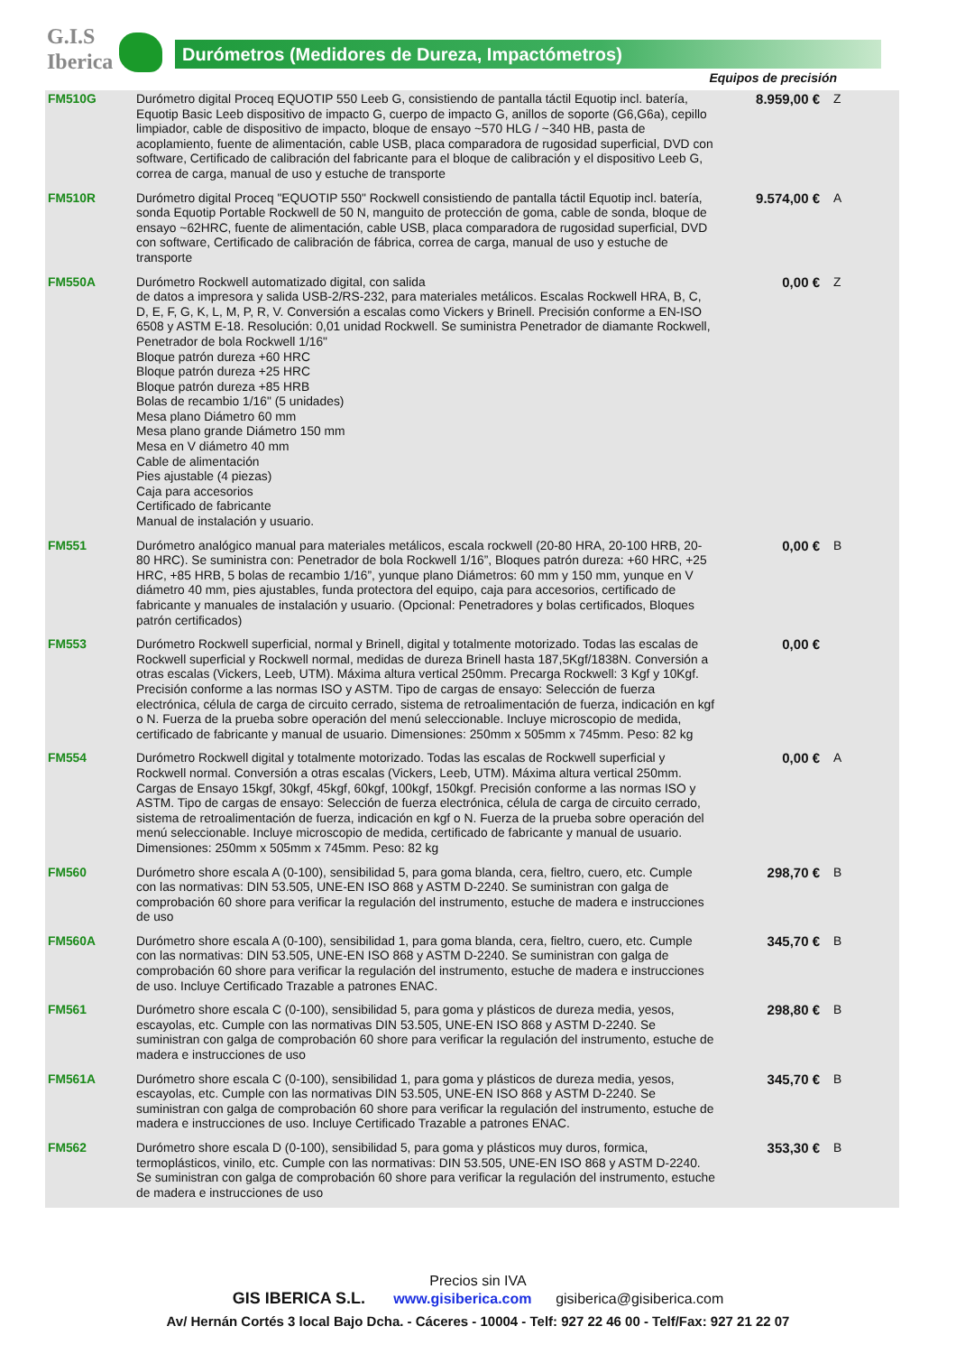G.I.S
Iberica
Durómetros (Medidores de Dureza, Impactómetros)
Equipos de precisión
| FM510G | Durómetro digital Proceq EQUOTIP 550 Leeb G, consistiendo de pantalla táctil Equotip incl. batería, Equotip Basic Leeb dispositivo de impacto G, cuerpo de impacto G, anillos de soporte (G6,G6a), cepillo limpiador, cable de dispositivo de impacto, bloque de ensayo ~570 HLG / ~340 HB, pasta de acoplamiento, fuente de alimentación, cable USB, placa comparadora de rugosidad superficial, DVD con software, Certificado de calibración del fabricante para el bloque de calibración y el dispositivo Leeb G, correa de carga, manual de uso y estuche de transporte | 8.959,00 € | Z |
| FM510R | Durómetro digital Proceq "EQUOTIP 550" Rockwell consistiendo de pantalla táctil Equotip incl. batería, sonda Equotip Portable Rockwell de 50 N, manguito de protección de goma, cable de sonda, bloque de ensayo ~62HRC, fuente de alimentación, cable USB, placa comparadora de rugosidad superficial, DVD con software, Certificado de calibración de fábrica, correa de carga, manual de uso y estuche de transporte | 9.574,00 € | A |
| FM550A | Durómetro Rockwell automatizado digital, con salida de datos a impresora y salida USB-2/RS-232, para materiales metálicos. Escalas Rockwell HRA, B, C, D, E, F, G, K, L, M, P, R, V. Conversión a escalas como Vickers y Brinell. Precisión conforme a EN-ISO 6508 y ASTM E-18. Resolución: 0,01 unidad Rockwell. Se suministra Penetrador de diamante Rockwell, Penetrador de bola Rockwell 1/16" Bloque patrón dureza +60 HRC Bloque patrón dureza +25 HRC Bloque patrón dureza +85 HRB Bolas de recambio 1/16" (5 unidades) Mesa plano Diámetro 60 mm Mesa plano grande Diámetro 150 mm Mesa en V diámetro 40 mm Cable de alimentación Pies ajustable (4 piezas) Caja para accesorios Certificado de fabricante Manual de instalación y usuario. | 0,00 € | Z |
| FM551 | Durómetro analógico manual para materiales metálicos, escala rockwell (20-80 HRA, 20-100 HRB, 20-80 HRC). Se suministra con: Penetrador de bola Rockwell 1/16”, Bloques patrón dureza: +60 HRC, +25 HRC, +85 HRB, 5 bolas de recambio 1/16”, yunque plano Diámetros: 60 mm y 150 mm, yunque en V diámetro 40 mm, pies ajustables, funda protectora del equipo, caja para accesorios, certificado de fabricante y manuales de instalación y usuario. (Opcional: Penetradores y bolas certificados, Bloques patrón certificados) | 0,00 € | B |
| FM553 | Durómetro Rockwell superficial, normal y Brinell, digital y totalmente motorizado. Todas las escalas de Rockwell superficial y Rockwell normal, medidas de dureza Brinell hasta 187,5Kgf/1838N. Conversión a otras escalas (Vickers, Leeb, UTM). Máxima altura vertical 250mm. Precarga Rockwell: 3 Kgf y 10Kgf. Precisión conforme a las normas ISO y ASTM. Tipo de cargas de ensayo: Selección de fuerza electrónica, célula de carga de circuito cerrado, sistema de retroalimentación de fuerza, indicación en kgf o N. Fuerza de la prueba sobre operación del menú seleccionable. Incluye microscopio de medida, certificado de fabricante y manual de usuario. Dimensiones: 250mm x 505mm x 745mm. Peso: 82 kg | 0,00 € | |
| FM554 | Durómetro Rockwell digital y totalmente motorizado. Todas las escalas de Rockwell superficial y Rockwell normal. Conversión a otras escalas (Vickers, Leeb, UTM). Máxima altura vertical 250mm. Cargas de Ensayo 15kgf, 30kgf, 45kgf, 60kgf, 100kgf, 150kgf. Precisión conforme a las normas ISO y ASTM. Tipo de cargas de ensayo: Selección de fuerza electrónica, célula de carga de circuito cerrado, sistema de retroalimentación de fuerza, indicación en kgf o N. Fuerza de la prueba sobre operación del menú seleccionable. Incluye microscopio de medida, certificado de fabricante y manual de usuario. Dimensiones: 250mm x 505mm x 745mm. Peso: 82 kg | 0,00 € | A |
| FM560 | Durómetro shore escala A (0-100), sensibilidad 5, para goma blanda, cera, fieltro, cuero, etc. Cumple con las normativas: DIN 53.505, UNE-EN ISO 868 y ASTM D-2240. Se suministran con galga de comprobación 60 shore para verificar la regulación del instrumento, estuche de madera e instrucciones de uso | 298,70 € | B |
| FM560A | Durómetro shore escala A (0-100), sensibilidad 1, para goma blanda, cera, fieltro, cuero, etc. Cumple con las normativas: DIN 53.505, UNE-EN ISO 868 y ASTM D-2240. Se suministran con galga de comprobación 60 shore para verificar la regulación del instrumento, estuche de madera e instrucciones de uso. Incluye Certificado Trazable a patrones ENAC. | 345,70 € | B |
| FM561 | Durómetro shore escala C (0-100), sensibilidad 5, para goma y plásticos de dureza media, yesos, escayolas, etc. Cumple con las normativas DIN 53.505, UNE-EN ISO 868 y ASTM D-2240. Se suministran con galga de comprobación 60 shore para verificar la regulación del instrumento, estuche de madera e instrucciones de uso | 298,80 € | B |
| FM561A | Durómetro shore escala C (0-100), sensibilidad 1, para goma y plásticos de dureza media, yesos, escayolas, etc. Cumple con las normativas DIN 53.505, UNE-EN ISO 868 y ASTM D-2240. Se suministran con galga de comprobación 60 shore para verificar la regulación del instrumento, estuche de madera e instrucciones de uso. Incluye Certificado Trazable a patrones ENAC. | 345,70 € | B |
| FM562 | Durómetro shore escala D (0-100), sensibilidad 5, para goma y plásticos muy duros, formica, termoplásticos, vinilo, etc. Cumple con las normativas: DIN 53.505, UNE-EN ISO 868 y ASTM D-2240. Se suministran con galga de comprobación 60 shore para verificar la regulación del instrumento, estuche de madera e instrucciones de uso | 353,30 € | B |
Precios sin IVA
GIS IBERICA S.L. www.gisiberica.com gisiberica@gisiberica.com
Av/ Hernán Cortés 3 local Bajo Dcha. - Cáceres - 10004 - Telf: 927 22 46 00 - Telf/Fax: 927 21 22 07